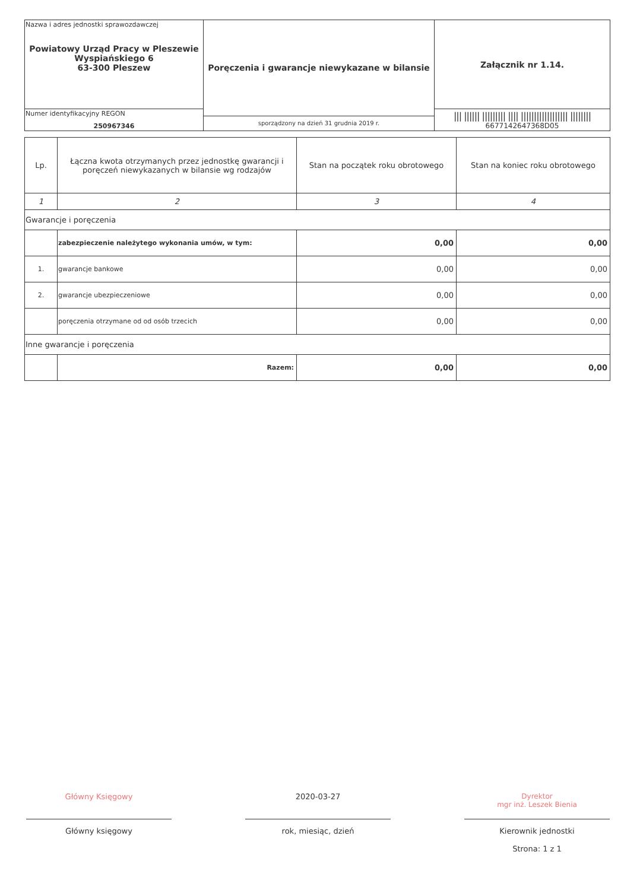| Nazwa i adres jednostki sprawozdawczej Powiatowy Urząd Pracy w Pleszewie Wyspiańskiego 6 63-300 Pleszew | Poręczenia i gwarancje niewykazane w bilansie | Załącznik nr 1.14. |
| Numer identyfikacyjny REGON 250967346 | | /// ////// ///////// //// ////////////////// //////// 6677142647368D05 |
| | sporządzony na dzień 31 grudnia 2019 r. | |
| Lp. | Łączna kwota otrzymanych przez jednostkę gwarancji i poręczeń niewykazanych w bilansie wg rodzajów | Stan na początek roku obrotowego | Stan na koniec roku obrotowego |
| --- | --- | --- | --- |
| 1 | 2 | 3 | 4 |
| Gwarancje i poręczenia | | | |
| | zabezpieczenie należytego wykonania umów, w tym: | 0,00 | 0,00 |
| 1. | gwarancje bankowe | 0,00 | 0,00 |
| 2. | gwarancje ubezpieczeniowe | 0,00 | 0,00 |
| | poręczenia otrzymane od od osób trzecich | 0,00 | 0,00 |
| Inne gwarancje i poręczenia | | | |
| | Razem: | 0,00 | 0,00 |
Główny Księgowy
Główny księgowy
2020-03-27
rok, miesiąc, dzień
Dyrektor
mgr inż. Leszek Bienia
Kierownik jednostki
Strona: 1 z 1